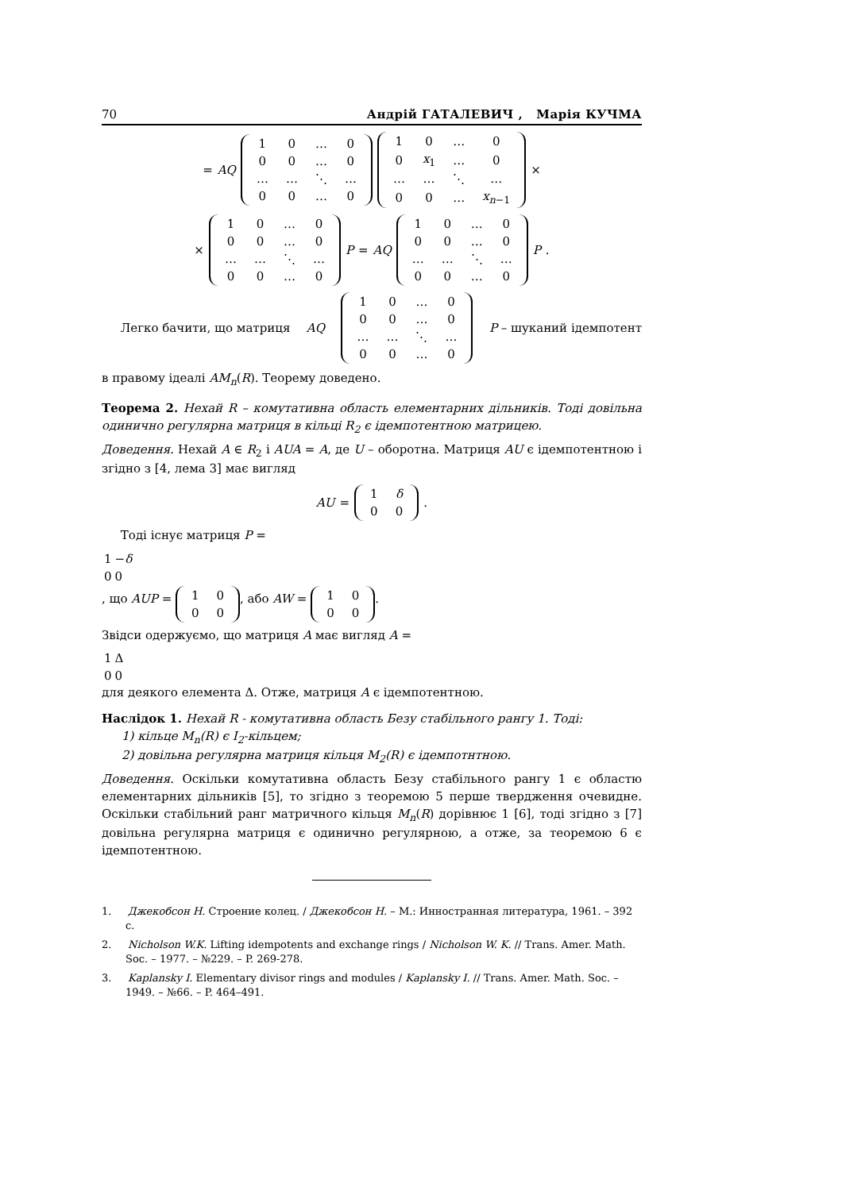70 Андрій ГАТАЛЕВИЧ , Марія КУЧМА
= AQ
| 1 | 0 | … | 0 |
| 0 | 0 | … | 0 |
| … | … | ⋱ | … |
| 0 | 0 | … | 0 |
| 1 | 0 | … | 0 |
| 0 | x<sub>1</sub> | … | 0 |
| … | … | ⋱ | … |
| 0 | 0 | … | x<sub>n−1</sub> |
×
×
| 1 | 0 | … | 0 |
| 0 | 0 | … | 0 |
| … | … | ⋱ | … |
| 0 | 0 | … | 0 |
P = AQ
| 1 | 0 | … | 0 |
| 0 | 0 | … | 0 |
| … | … | ⋱ | … |
| 0 | 0 | … | 0 |
P.
Легко бачити, що матриця AQ
| 1 | 0 | … | 0 |
| 0 | 0 | … | 0 |
| … | … | ⋱ | … |
| 0 | 0 | … | 0 |
P – шуканий ідемпотент
в правому ідеалі AM<sub>n</sub>(R). Теорему доведено.
Теорема 2. Нехай R – комутативна область елементарних дільників. Тоді довільна одинично регулярна матриця в кільці R<sub>2</sub> є ідемпотентною матрицею.
Доведення. Нехай A ∈ R<sub>2</sub> і AUA = A, де U – оборотна. Матриця AU є ідемпотентною і згідно з [4, лема 3] має вигляд
AU =
| 1 | δ |
| 0 | 0 |
.
Тоді існує матриця P =
| 1 | − δ |
| 0 | 0 |
, що AUP =
| 1 | 0 |
| 0 | 0 |
, або AW =
| 1 | 0 |
| 0 | 0 |
.
Звідси одержуємо, що матриця A має вигляд A =
| 1 | Δ |
| 0 | 0 |
для деякого елемента Δ. Отже, матриця A є ідемпотентною.
Наслідок 1. Нехай R - комутативна область Безу стабільного рангу 1. Тоді:
1) кільце M<sub>n</sub>(R) є I<sub>2</sub>-кільцем;
2) довільна регулярна матриця кільця M<sub>2</sub>(R) є ідемпотнтною.
Доведення. Оскільки комутативна область Безу стабільного рангу 1 є областю елементарних дільників [5], то згідно з теоремою 5 перше твердження очевидне. Оскільки стабільний ранг матричного кільця M<sub>n</sub>(R) дорівнює 1 [6], тоді згідно з [7] довільна регулярна матриця є одинично регулярною, а отже, за теоремою 6 є ідемпотентною.
1. Джекобсон Н. Строение колец. / Джекобсон Н. – М.: Инностранная литература, 1961. – 392 с.
2. Nicholson W.K. Lifting idempotents and exchange rings / Nicholson W. K. // Trans. Amer. Math. Soc. – 1977. – №229. – P. 269-278.
3. Kaplansky I. Elementary divisor rings and modules / Kaplansky I. // Trans. Amer. Math. Soc. – 1949. – №66. – P. 464–491.